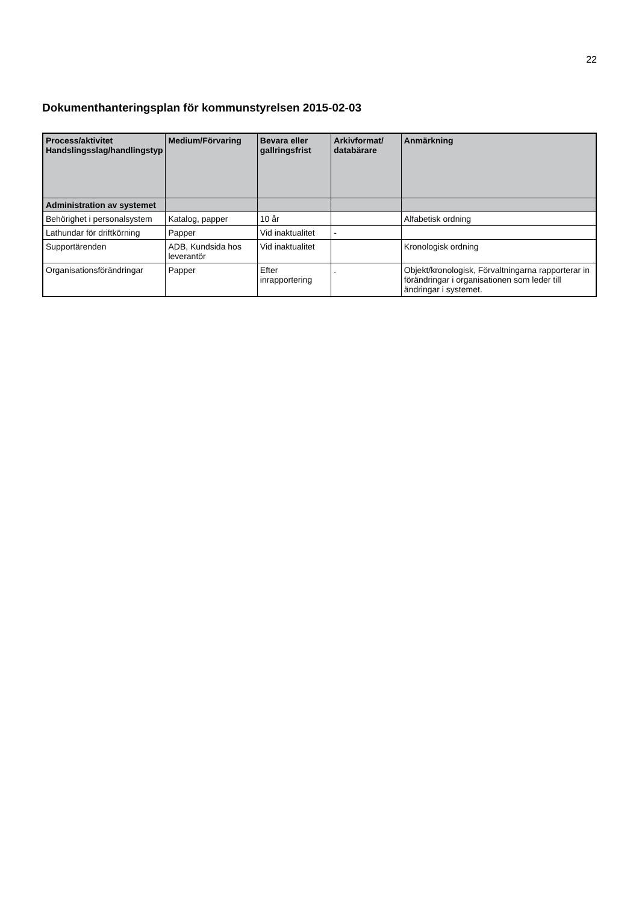22
Dokumenthanteringsplan för kommunstyrelsen 2015-02-03
| Process/aktivitet Handslingsslag/handlingstyp | Medium/Förvaring | Bevara eller gallringsfrist | Arkivformat/ databärare | Anmärkning |
| --- | --- | --- | --- | --- |
| Administration av systemet | | | | |
| Behörighet i personalsystem | Katalog, papper | 10 år | | Alfabetisk ordning |
| Lathundar för driftkörning | Papper | Vid inaktualitet | - | |
| Supportärenden | ADB, Kundsida hos leverantör | Vid inaktualitet | | Kronologisk ordning |
| Organisationsförändringar | Papper | Efter inrapportering | . | Objekt/kronologisk, Förvaltningarna rapporterar in förändringar i organisationen som leder till ändringar i systemet. |